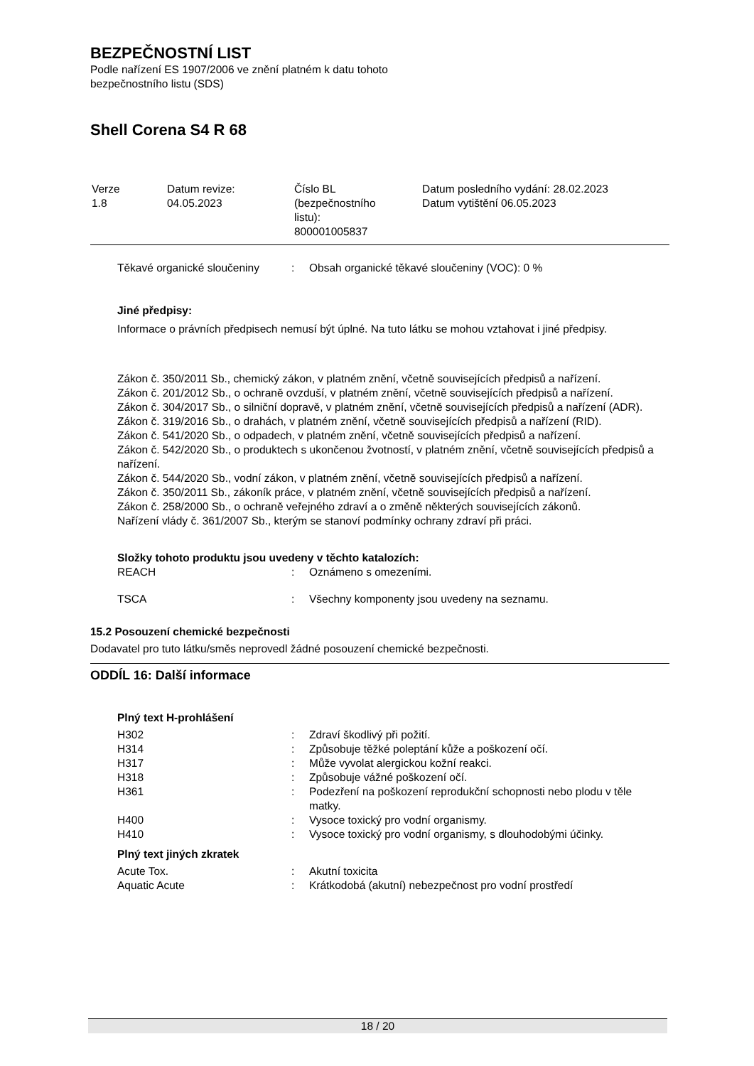BEZPEČNOSTNÍ LIST
Podle nařízení ES 1907/2006 ve znění platném k datu tohoto
bezpečnostního listu (SDS)
Shell Corena S4 R 68
| Verze 1.8 | Datum revize: 04.05.2023 | Číslo BL (bezpečnostního listu): 800001005837 | Datum posledního vydání: 28.02.2023 Datum vytištění 06.05.2023 |
| Těkavé organické sloučeniny | : | Obsah organické těkavé sloučeniny (VOC): 0 % |
Jiné předpisy:
Informace o právních předpisech nemusí být úplné. Na tuto látku se mohou vztahovat i jiné předpisy.
Zákon č. 350/2011 Sb., chemický zákon, v platném znění, včetně souvisejících předpisů a nařízení.
Zákon č. 201/2012 Sb., o ochraně ovzduší, v platném znění, včetně souvisejících předpisů a nařízení.
Zákon č. 304/2017 Sb., o silniční dopravě, v platném znění, včetně souvisejících předpisů a nařízení (ADR).
Zákon č. 319/2016 Sb., o drahách, v platném znění, včetně souvisejících předpisů a nařízení (RID).
Zákon č. 541/2020 Sb., o odpadech, v platném znění, včetně souvisejících předpisů a nařízení.
Zákon č. 542/2020 Sb., o produktech s ukončenou žvotností, v platném znění, včetně souvisejících předpisů a nařízení.
Zákon č. 544/2020 Sb., vodní zákon, v platném znění, včetně souvisejících předpisů a nařízení.
Zákon č. 350/2011 Sb., zákoník práce, v platném znění, včetně souvisejících předpisů a nařízení.
Zákon č. 258/2000 Sb., o ochraně veřejného zdraví a o změně některých souvisejících zákonů.
Nařízení vlády č. 361/2007 Sb., kterým se stanoví podmínky ochrany zdraví při práci.
Složky tohoto produktu jsou uvedeny v těchto katalozích:
| REACH | : | Oznámeno s omezeními. |
| TSCA | : | Všechny komponenty jsou uvedeny na seznamu. |
15.2 Posouzení chemické bezpečnosti
Dodavatel pro tuto látku/směs neprovedl žádné posouzení chemické bezpečnosti.
ODDÍL 16: Další informace
Plný text H-prohlášení
| H302 | : | Zdraví škodlivý při požití. |
| H314 | : | Způsobuje těžké poleptání kůže a poškození očí. |
| H317 | : | Může vyvolat alergickou kožní reakci. |
| H318 | : | Způsobuje vážné poškození očí. |
| H361 | : | Podezření na poškození reprodukční schopnosti nebo plodu v těle matky. |
| H400 | : | Vysoce toxický pro vodní organismy. |
| H410 | : | Vysoce toxický pro vodní organismy, s dlouhodobými účinky. |
Plný text jiných zkratek
| Acute Tox. | : | Akutní toxicita |
| Aquatic Acute | : | Krátkodobá (akutní) nebezpečnost pro vodní prostředí |
18 / 20